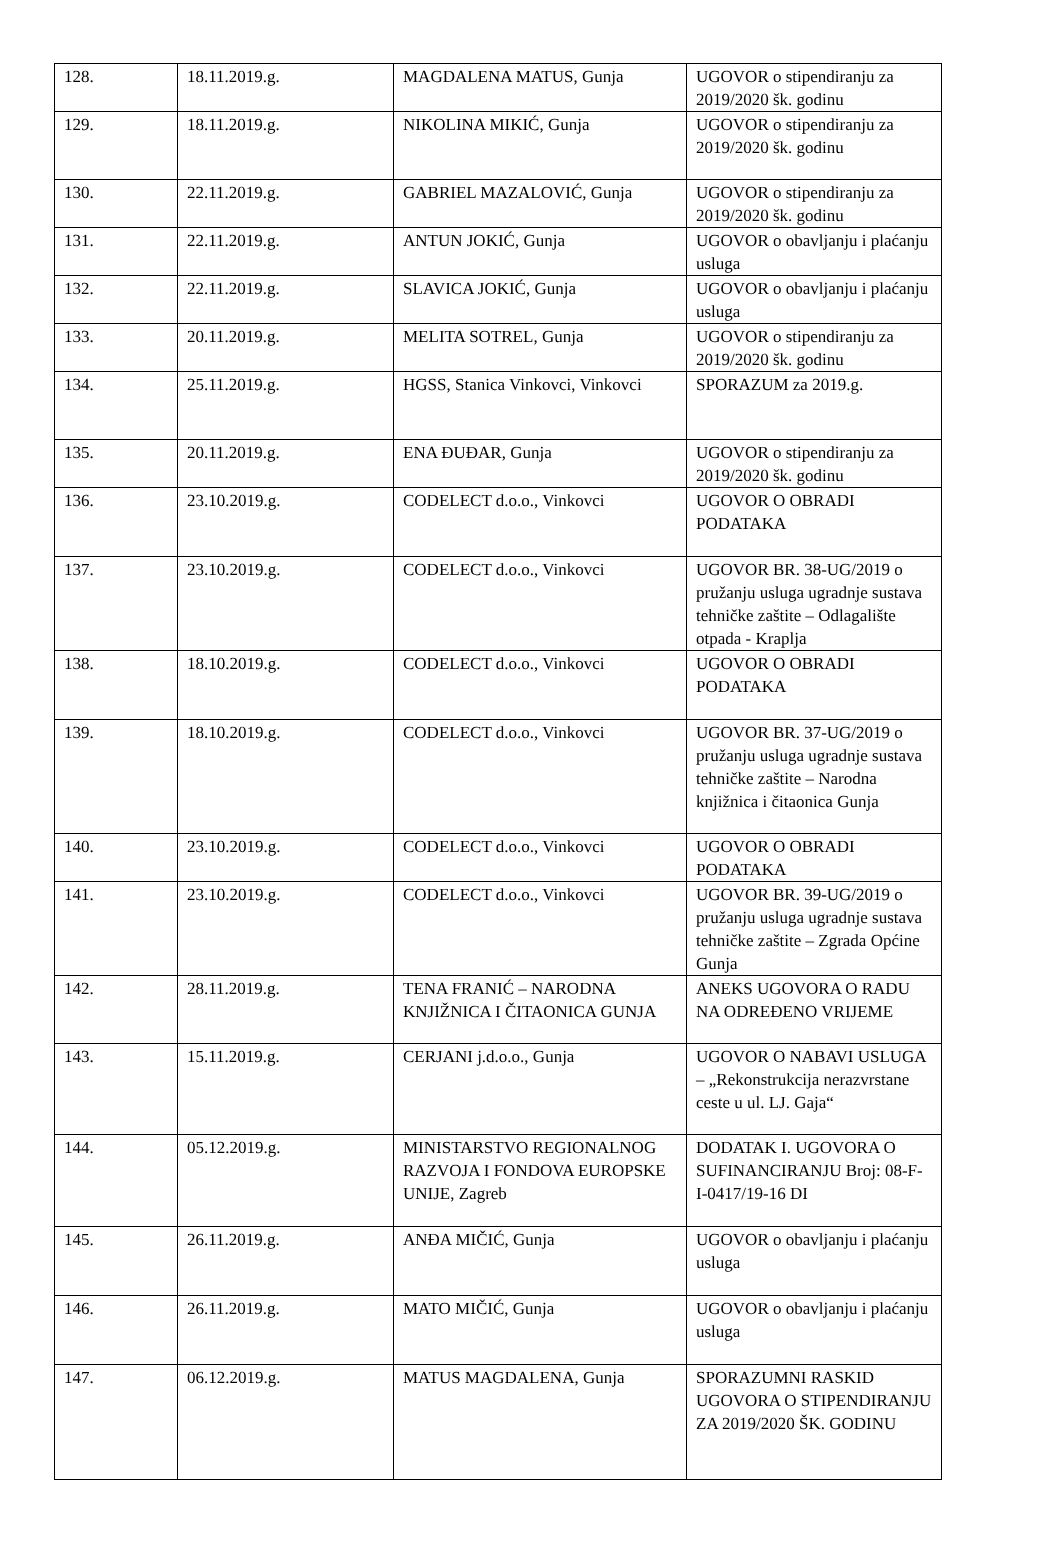| 128. | 18.11.2019.g. | MAGDALENA MATUS, Gunja | UGOVOR o stipendiranju za 2019/2020 šk. godinu |
| 129. | 18.11.2019.g. | NIKOLINA MIKIĆ, Gunja | UGOVOR o stipendiranju za 2019/2020 šk. godinu |
| 130. | 22.11.2019.g. | GABRIEL MAZALOVIĆ, Gunja | UGOVOR o stipendiranju za 2019/2020 šk. godinu |
| 131. | 22.11.2019.g. | ANTUN JOKIĆ, Gunja | UGOVOR o obavljanju i plaćanju usluga |
| 132. | 22.11.2019.g. | SLAVICA JOKIĆ, Gunja | UGOVOR o obavljanju i plaćanju usluga |
| 133. | 20.11.2019.g. | MELITA SOTREL, Gunja | UGOVOR o stipendiranju za 2019/2020 šk. godinu |
| 134. | 25.11.2019.g. | HGSS, Stanica Vinkovci, Vinkovci | SPORAZUM za 2019.g. |
| 135. | 20.11.2019.g. | ENA ĐUĐAR, Gunja | UGOVOR o stipendiranju za 2019/2020 šk. godinu |
| 136. | 23.10.2019.g. | CODELECT d.o.o., Vinkovci | UGOVOR O OBRADI PODATAKA |
| 137. | 23.10.2019.g. | CODELECT d.o.o., Vinkovci | UGOVOR BR. 38-UG/2019 o pružanju usluga ugradnje sustava tehničke zaštite – Odlagalište otpada - Kraplja |
| 138. | 18.10.2019.g. | CODELECT d.o.o., Vinkovci | UGOVOR O OBRADI PODATAKA |
| 139. | 18.10.2019.g. | CODELECT d.o.o., Vinkovci | UGOVOR BR. 37-UG/2019 o pružanju usluga ugradnje sustava tehničke zaštite – Narodna knjižnica i čitaonica Gunja |
| 140. | 23.10.2019.g. | CODELECT d.o.o., Vinkovci | UGOVOR O OBRADI PODATAKA |
| 141. | 23.10.2019.g. | CODELECT d.o.o., Vinkovci | UGOVOR BR. 39-UG/2019 o pružanju usluga ugradnje sustava tehničke zaštite – Zgrada Općine Gunja |
| 142. | 28.11.2019.g. | TENA FRANIĆ – NARODNA KNJIŽNICA I ČITAONICA GUNJA | ANEKS UGOVORA O RADU NA ODREĐENO VRIJEME |
| 143. | 15.11.2019.g. | CERJANI j.d.o.o., Gunja | UGOVOR O NABAVI USLUGA – „Rekonstrukcija nerazvrstane ceste u ul. LJ. Gaja“ |
| 144. | 05.12.2019.g. | MINISTARSTVO REGIONALNOG RAZVOJA I FONDOVA EUROPSKE UNIJE, Zagreb | DODATAK I. UGOVORA O SUFINANCIRANJU Broj: 08-F-I-0417/19-16 DI |
| 145. | 26.11.2019.g. | ANĐA MIČIĆ, Gunja | UGOVOR o obavljanju i plaćanju usluga |
| 146. | 26.11.2019.g. | MATO MIČIĆ, Gunja | UGOVOR o obavljanju i plaćanju usluga |
| 147. | 06.12.2019.g. | MATUS MAGDALENA, Gunja | SPORAZUMNI RASKID UGOVORA O STIPENDIRANJU ZA 2019/2020 ŠK. GODINU |